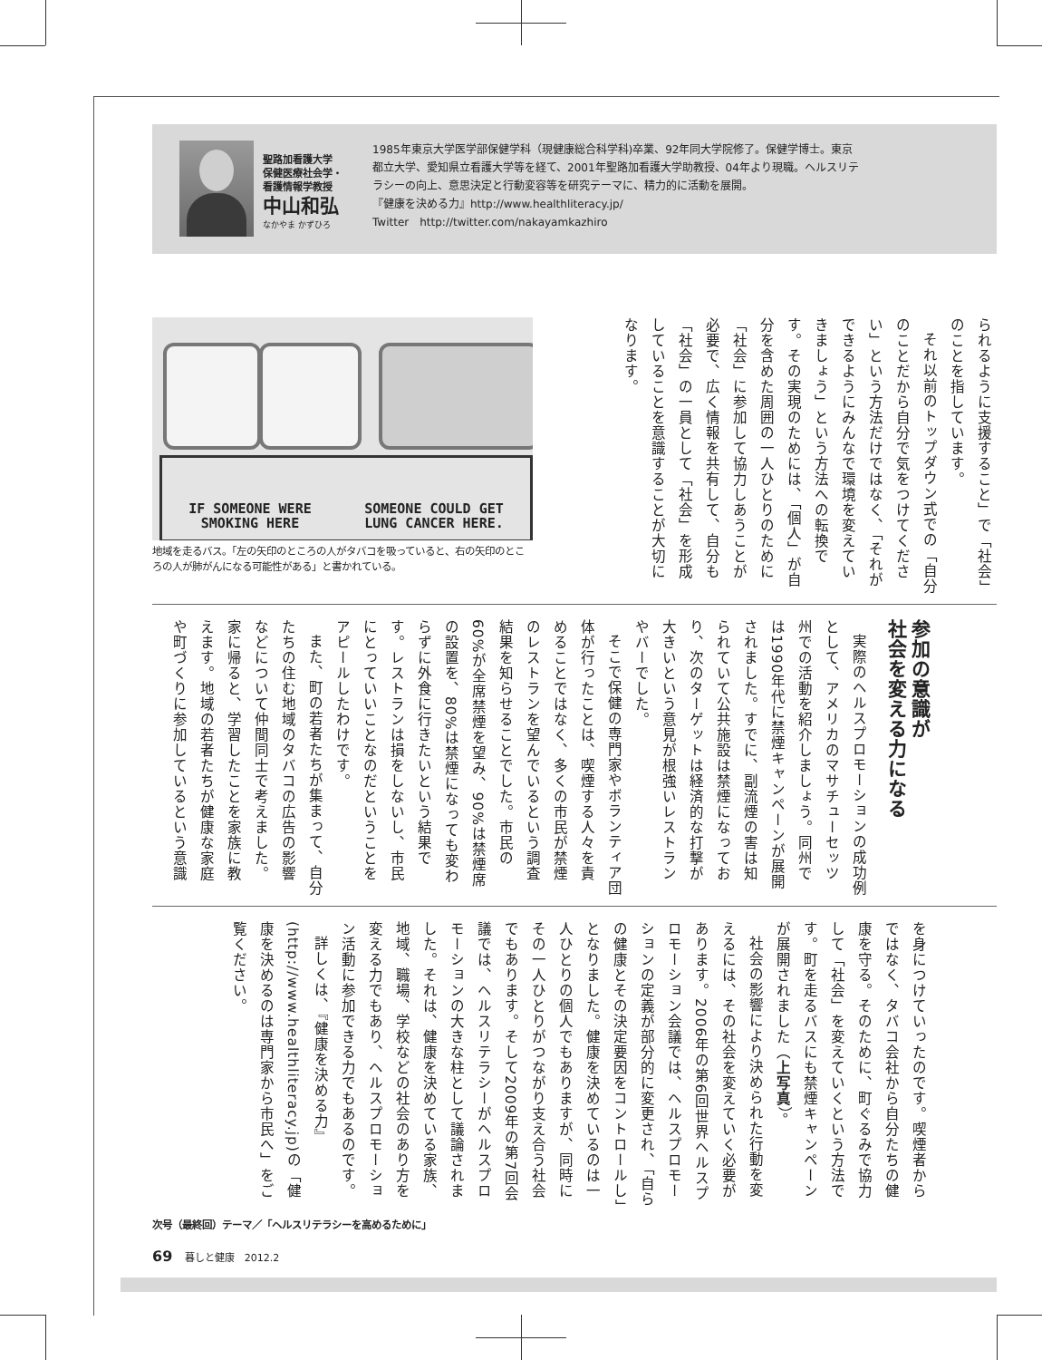聖路加看護大学
保健医療社会学・
看護情報学教授
中山和弘
なかやま かずひろ
1985年東京大学医学部保健学科（現健康総合科学科)卒業、92年同大学院修了。保健学博士。東京都立大学、愛知県立看護大学等を経て、2001年聖路加看護大学助教授、04年より現職。ヘルスリテラシーの向上、意思決定と行動変容等を研究テーマに、精力的に活動を展開。
『健康を決める力』http://www.healthliteracy.jp/
Twitter　http://twitter.com/nakayamkazhiro
られるように支援すること」で「社会」のことを指しています。
それ以前のトップダウン式での「自分のことだから自分で気をつけてください」という方法だけではなく、「それができるようにみんなで環境を変えていきましょう」という方法への転換です。その実現のためには、「個人」が自分を含めた周囲の一人ひとりのために「社会」に参加して協力しあうことが必要で、広く情報を共有して、自分も「社会」の一員として「社会」を形成していることを意識することが大切になります。
IF SOMEONE WERE
SMOKING HERE SOMEONE COULD GET
LUNG CANCER HERE.
地域を走るバス。「左の矢印のところの人がタバコを吸っていると、右の矢印のところの人が肺がんになる可能性がある」と書かれている。
参加の意識が
社会を変える力になる
実際のヘルスプロモーションの成功例として、アメリカのマサチューセッツ州での活動を紹介しましょう。同州では1990年代に禁煙キャンペーンが展開されました。すでに、副流煙の害は知られていて公共施設は禁煙になっており、次のターゲットは経済的な打撃が大きいという意見が根強いレストランやバーでした。
そこで保健の専門家やボランティア団体が行ったことは、喫煙する人々を責めることではなく、多くの市民が禁煙のレストランを望んでいるという調査結果を知らせることでした。市民の60%が全席禁煙を望み、90%は禁煙席の設置を、80%は禁煙になっても変わらずに外食に行きたいという結果です。レストランは損をしないし、市民にとっていいことなのだということをアピールしたわけです。
また、町の若者たちが集まって、自分たちの住む地域のタバコの広告の影響などについて仲間同士で考えました。家に帰ると、学習したことを家族に教えます。地域の若者たちが健康な家庭や町づくりに参加しているという意識
を身につけていったのです。喫煙者からではなく、タバコ会社から自分たちの健康を守る。そのために、町ぐるみで協力して「社会」を変えていくという方法です。町を走るバスにも禁煙キャンペーンが展開されました（上写真）。
社会の影響により決められた行動を変えるには、その社会を変えていく必要があります。2006年の第6回世界ヘルスプロモーション会議では、ヘルスプロモーションの定義が部分的に変更され、「自らの健康とその決定要因をコントロールし」となりました。健康を決めているのは一人ひとりの個人でもありますが、同時にその一人ひとりがつながり支え合う社会でもあります。そして2009年の第7回会議では、ヘルスリテラシーがヘルスプロモーションの大きな柱として議論されました。それは、健康を決めている家族、地域、職場、学校などの社会のあり方を変える力でもあり、ヘルスプロモーション活動に参加できる力でもあるのです。
詳しくは、『健康を決める力』(http://www.healthliteracy.jp)の「健康を決めるのは専門家から市民へ」をご覧ください。
次号（最終回）テーマ／「ヘルスリテラシーを高めるために」
69 暮しと健康　2012.2